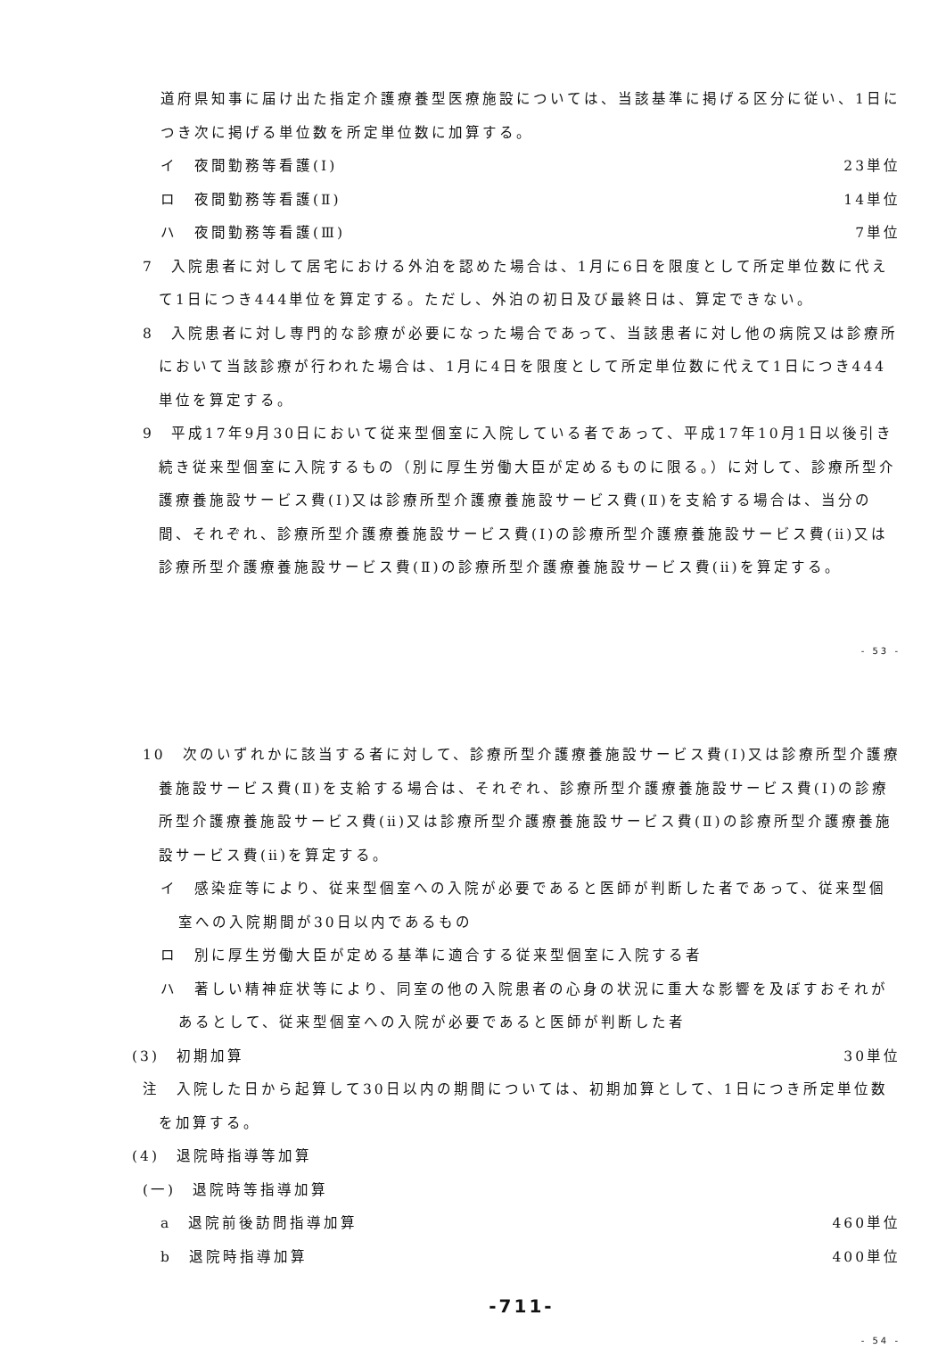道府県知事に届け出た指定介護療養型医療施設については、当該基準に掲げる区分に従い、1日につき次に掲げる単位数を所定単位数に加算する。
イ　夜間勤務等看護(Ⅰ) 23単位
ロ　夜間勤務等看護(Ⅱ) 14単位
ハ　夜間勤務等看護(Ⅲ) 7単位
7　入院患者に対して居宅における外泊を認めた場合は、1月に6日を限度として所定単位数に代えて1日につき444単位を算定する。ただし、外泊の初日及び最終日は、算定できない。
8　入院患者に対し専門的な診療が必要になった場合であって、当該患者に対し他の病院又は診療所において当該診療が行われた場合は、1月に4日を限度として所定単位数に代えて1日につき444単位を算定する。
9　平成17年9月30日において従来型個室に入院している者であって、平成17年10月1日以後引き続き従来型個室に入院するもの（別に厚生労働大臣が定めるものに限る。）に対して、診療所型介護療養施設サービス費(Ⅰ)又は診療所型介護療養施設サービス費(Ⅱ)を支給する場合は、当分の間、それぞれ、診療所型介護療養施設サービス費(Ⅰ)の診療所型介護療養施設サービス費(ⅱ)又は診療所型介護療養施設サービス費(Ⅱ)の診療所型介護療養施設サービス費(ⅱ)を算定する。
- 53 -
10　次のいずれかに該当する者に対して、診療所型介護療養施設サービス費(Ⅰ)又は診療所型介護療養施設サービス費(Ⅱ)を支給する場合は、それぞれ、診療所型介護療養施設サービス費(Ⅰ)の診療所型介護療養施設サービス費(ⅱ)又は診療所型介護療養施設サービス費(Ⅱ)の診療所型介護療養施設サービス費(ⅱ)を算定する。
イ　感染症等により、従来型個室への入院が必要であると医師が判断した者であって、従来型個室への入院期間が30日以内であるもの
ロ　別に厚生労働大臣が定める基準に適合する従来型個室に入院する者
ハ　著しい精神症状等により、同室の他の入院患者の心身の状況に重大な影響を及ぼすおそれがあるとして、従来型個室への入院が必要であると医師が判断した者
(3)　初期加算 30単位
注　入院した日から起算して30日以内の期間については、初期加算として、1日につき所定単位数を加算する。
(4)　退院時指導等加算
(一)　退院時等指導加算
a　退院前後訪問指導加算 460単位
b　退院時指導加算 400単位
-711-
- 54 -